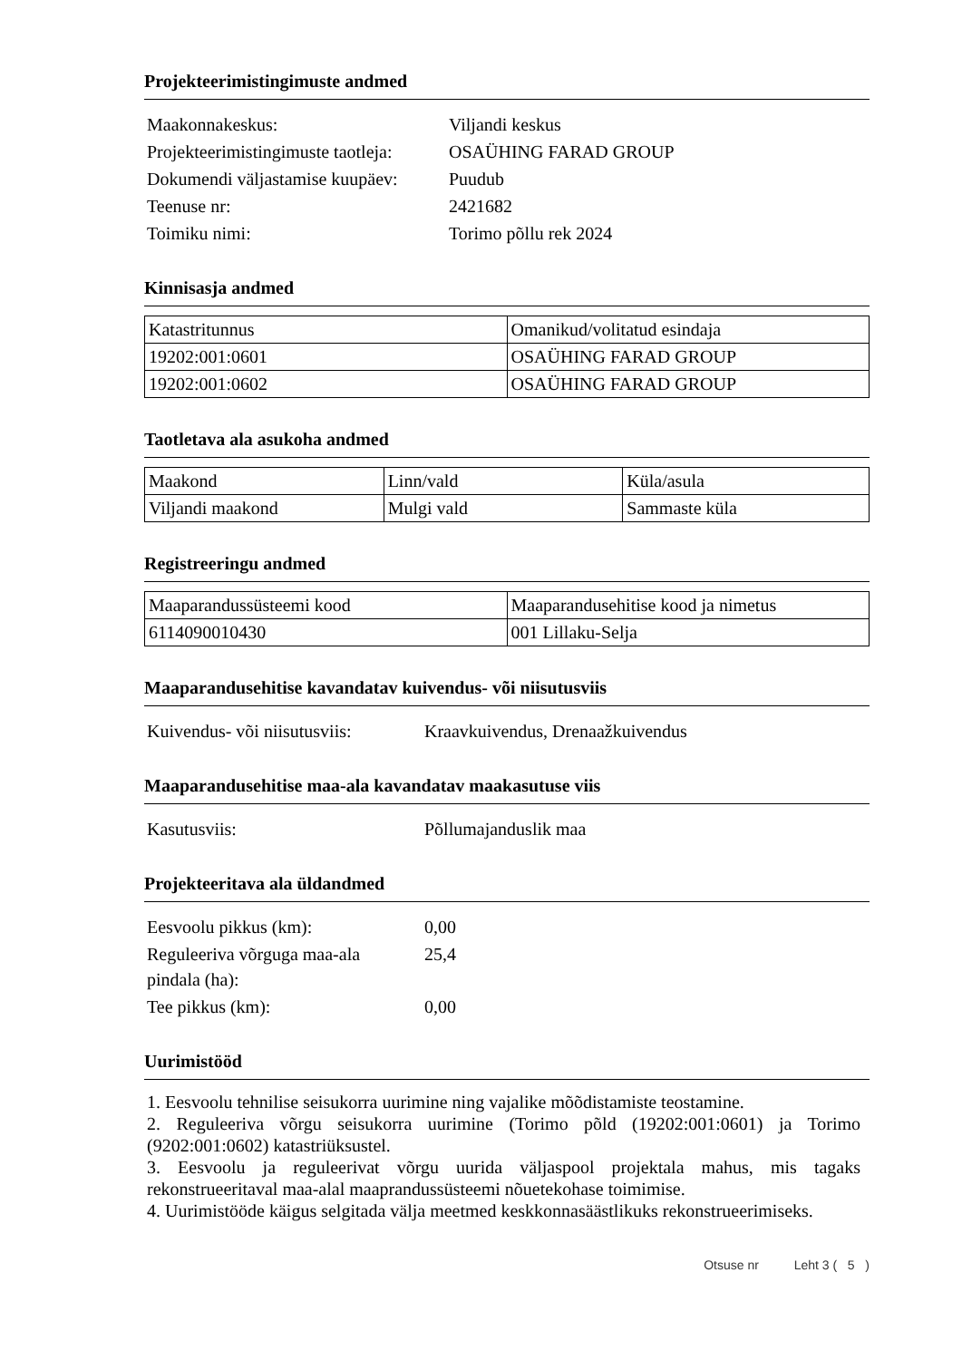Projekteerimistingimuste andmed
| Maakonnakeskus: | Viljandi keskus |
| Projekteerimistingimuste taotleja: | OSAÜHING FARAD GROUP |
| Dokumendi väljastamise kuupäev: | Puudub |
| Teenuse nr: | 2421682 |
| Toimiku nimi: | Torimo põllu rek 2024 |
Kinnisasja andmed
| Katastritunnus | Omanikud/volitatud esindaja |
| 19202:001:0601 | OSAÜHING FARAD GROUP |
| 19202:001:0602 | OSAÜHING FARAD GROUP |
Taotletava ala asukoha andmed
| Maakond | Linn/vald | Küla/asula |
| Viljandi maakond | Mulgi vald | Sammaste küla |
Registreeringu andmed
| Maaparandussüsteemi kood | Maaparandusehitise kood ja nimetus |
| 6114090010430 | 001 Lillaku-Selja |
Maaparandusehitise kavandatav kuivendus- või niisutusviis
| Kuivendus- või niisutusviis: | Kraavkuivendus, Drenaažkuivendus |
Maaparandusehitise maa-ala kavandatav maakasutuse viis
| Kasutusviis: | Põllumajanduslik maa |
Projekteeritava ala üldandmed
| Eesvoolu pikkus (km): | 0,00 |
| Reguleeriva võrguga maa-ala pindala (ha): | 25,4 |
| Tee pikkus (km): | 0,00 |
Uurimistööd
1. Eesvoolu tehnilise seisukorra uurimine ning vajalike mõõdistamiste teostamine.
2. Reguleeriva võrgu seisukorra uurimine (Torimo põld (19202:001:0601) ja Torimo (9202:001:0602) katastriüksustel.
3. Eesvoolu ja reguleerivat võrgu uurida väljaspool projektala mahus, mis tagaks rekonstrueeritaval maa-alal maaprandussüsteemi nõuetekohase toimimise.
4. Uurimistööde käigus selgitada välja meetmed keskkonnasäästlikuks rekonstrueerimiseks.
Otsuse nr Leht 3 ( 5 )